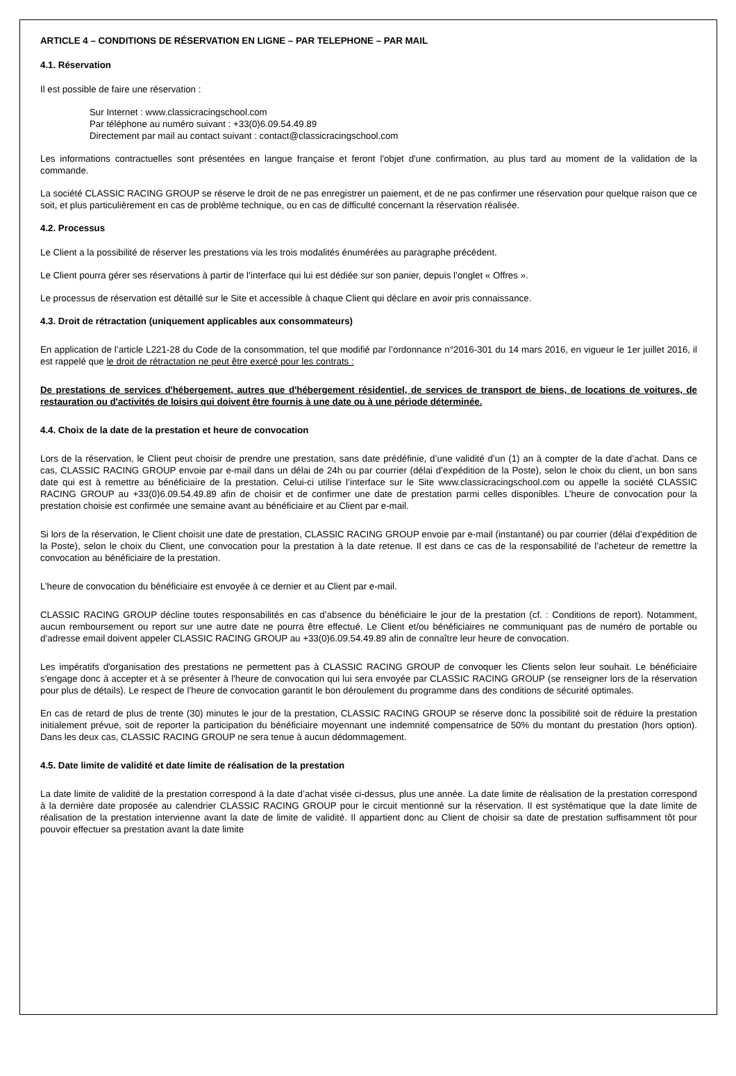ARTICLE 4 – CONDITIONS DE RÉSERVATION EN LIGNE – PAR TELEPHONE – PAR MAIL
4.1. Réservation
Il est possible de faire une réservation :
Sur Internet : www.classicracingschool.com
Par téléphone au numéro suivant : +33(0)6.09.54.49.89
Directement par mail au contact suivant : contact@classicracingschool.com
Les informations contractuelles sont présentées en langue française et feront l'objet d'une confirmation, au plus tard au moment de la validation de la commande.
La société CLASSIC RACING GROUP se réserve le droit de ne pas enregistrer un paiement, et de ne pas confirmer une réservation pour quelque raison que ce soit, et plus particulièrement en cas de problème technique, ou en cas de difficulté concernant la réservation réalisée.
4.2. Processus
Le Client a la possibilité de réserver les prestations via les trois modalités énumérées au paragraphe précédent.
Le Client pourra gérer ses réservations à partir de l’interface qui lui est dédiée sur son panier, depuis l’onglet « Offres ».
Le processus de réservation est détaillé sur le Site et accessible à chaque Client qui déclare en avoir pris connaissance.
4.3. Droit de rétractation (uniquement applicables aux consommateurs)
En application de l’article L221-28 du Code de la consommation, tel que modifié par l’ordonnance n°2016-301 du 14 mars 2016, en vigueur le 1er juillet 2016, il est rappelé que le droit de rétractation ne peut être exercé pour les contrats :
De prestations de services d'hébergement, autres que d'hébergement résidentiel, de services de transport de biens, de locations de voitures, de restauration ou d'activités de loisirs qui doivent être fournis à une date ou à une période déterminée.
4.4. Choix de la date de la prestation et heure de convocation
Lors de la réservation, le Client peut choisir de prendre une prestation, sans date prédéfinie, d’une validité d’un (1) an à compter de la date d’achat. Dans ce cas, CLASSIC RACING GROUP envoie par e-mail dans un délai de 24h ou par courrier (délai d’expédition de la Poste), selon le choix du client, un bon sans date qui est à remettre au bénéficiaire de la prestation. Celui-ci utilise l’interface sur le Site www.classicracingschool.com ou appelle la société CLASSIC RACING GROUP au +33(0)6.09.54.49.89 afin de choisir et de confirmer une date de prestation parmi celles disponibles. L’heure de convocation pour la prestation choisie est confirmée une semaine avant au bénéficiaire et au Client par e-mail.
Si lors de la réservation, le Client choisit une date de prestation, CLASSIC RACING GROUP envoie par e-mail (instantané) ou par courrier (délai d’expédition de la Poste), selon le choix du Client, une convocation pour la prestation à la date retenue. Il est dans ce cas de la responsabilité de l’acheteur de remettre la convocation au bénéficiaire de la prestation.
L’heure de convocation du bénéficiaire est envoyée à ce dernier et au Client par e-mail.
CLASSIC RACING GROUP décline toutes responsabilités en cas d’absence du bénéficiaire le jour de la prestation (cf. : Conditions de report). Notamment, aucun remboursement ou report sur une autre date ne pourra être effectué. Le Client et/ou bénéficiaires ne communiquant pas de numéro de portable ou d’adresse email doivent appeler CLASSIC RACING GROUP au +33(0)6.09.54.49.89 afin de connaître leur heure de convocation.
Les impératifs d'organisation des prestations ne permettent pas à CLASSIC RACING GROUP de convoquer les Clients selon leur souhait. Le bénéficiaire s'engage donc à accepter et à se présenter à l'heure de convocation qui lui sera envoyée par CLASSIC RACING GROUP (se renseigner lors de la réservation pour plus de détails). Le respect de l’heure de convocation garantit le bon déroulement du programme dans des conditions de sécurité optimales.
En cas de retard de plus de trente (30) minutes le jour de la prestation, CLASSIC RACING GROUP se réserve donc la possibilité soit de réduire la prestation initialement prévue, soit de reporter la participation du bénéficiaire moyennant une indemnité compensatrice de 50% du montant du prestation (hors option). Dans les deux cas, CLASSIC RACING GROUP ne sera tenue à aucun dédommagement.
4.5. Date limite de validité et date limite de réalisation de la prestation
La date limite de validité de la prestation correspond à la date d’achat visée ci-dessus, plus une année. La date limite de réalisation de la prestation correspond à la dernière date proposée au calendrier CLASSIC RACING GROUP pour le circuit mentionné sur la réservation. Il est systématique que la date limite de réalisation de la prestation intervienne avant la date de limite de validité. Il appartient donc au Client de choisir sa date de prestation suffisamment tôt pour pouvoir effectuer sa prestation avant la date limite